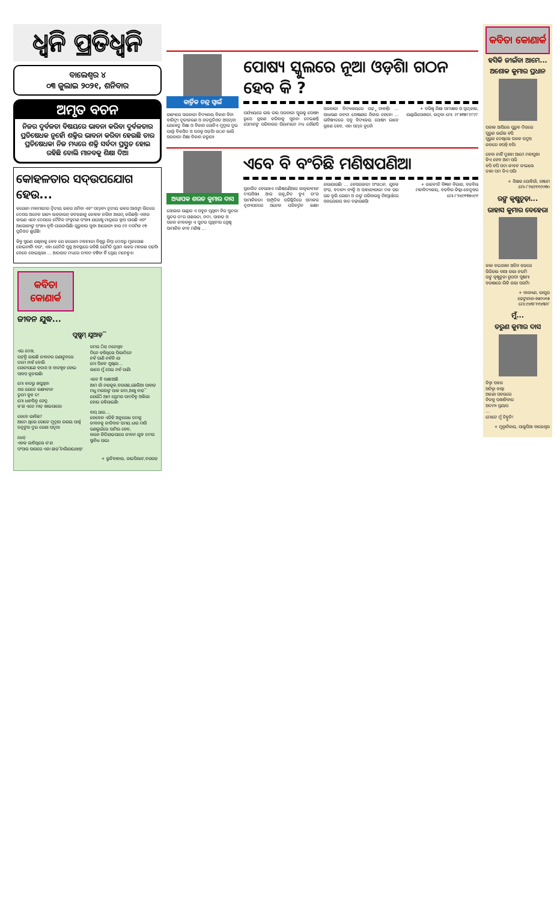ଧ୍ୱନି ପ୍ରତିଧ୍ୱନି
ବାଲେଶ୍ୱର ୪
୦୩ ଜୁଲାଇ ୨୦୨୧, ଶନିବାର
ଅମୃତ ବଚନ
ନିଜର ଦୁର୍ବଳତା ବିଷୟରେ ଭାବନା କରିବା ଦୁର୍ବଳତାର ପ୍ରତିଷେଧକ ନୁହେଁ। ଶକ୍ତିର ଭାବନା କରିବା ହେଉଛି ତାର ପ୍ରତିଷେଧକ। ନିଜ ମଧ୍ୟରେ ଶକ୍ତି ସର୍ବଦା ପ୍ରସ୍ତୁତ ହୋଇ ରହିଛି ବୋଲି ମାନବକୁ ଶିକ୍ଷା ଦିଅ।
କୋହଳତାର ସଦ୍‌ଉପଯୋଗ ହେଉ...
କରୋନା ମହାମାରୀର ଦ୍ୱିତୀୟ ଲହର ଥମିବା ଏବଂ ସମ୍ଭାବ୍ୟ ତୃତୀୟ ଲହର ଆଶଙ୍କା ଭିତରେ ଦେଶର ଅନେକ ରାଜ୍ୟ ଲକ୍‌ଡାଉନ୍ କଟକଣାକୁ କୋହଳ କରିବା ଆରମ୍ଭ କରିଛନ୍ତି। ଏହାର କାରଣ ଏବେ ଦେଶରେ ଦୈନିକ ସଂକ୍ରମଣ ସଂଖ୍ୟା ଯଥେଷ୍ଟ ମାତ୍ରାରେ ହ୍ରାସ ପାଉଛି ଏବଂ ଆରୋଗ୍ୟଙ୍କ ସଂଖ୍ୟା ବୃଦ୍ଧି ପାଉଚାଲିଛି। ଗୁରୁବାର ସୁଦ୍ଧା ଆରୋଗ୍ୟ ହାର ୯୬ ଦଶମିକ ୯୭ ପ୍ରତିଶତ ଛୁଇଁଛି।
କିନ୍ତୁ ସ୍ମରଣ ରଖିବାକୁ ହେବ ଯେ କରୋନା ମହାମାରୀ ବିଶ୍ୱରୁ କିମ୍ବା ଦେଶରୁ ମୂଳପୋଛ ହୋଇନାହିଁ। ବରଂ, ଏହା ଯେମିତି ସୁସ୍ଥ ଅବସ୍ଥାରେ ରହିଛି ଯେମିତି ପ୍ରଥମ ଲହର ମହଜଣ ପଡ଼ିବା ବେଳେ ହୋଇଥିଲା। ... ଆତଯାତ ମଧ୍ୟରେ ଜୀବନ ବଞ୍ଚିବା ହିଁ ଶ୍ରେୟ ମନେହୁଏ।
କବିତା କୋଣାର୍କ
ଜୀବନ ଯୁଦ୍ଧ...
ପୁଷ୍ପମ୍ ଯୁଆଡ଼ି
ଏଇ ଦେଖ,
ପଙ୍‌କ୍ତି ଯାଉଛି ଜୀବନର ରଣାଙ୍ଗନରେ
ତମେ ନାହଁ ବୋଲି
ଗୋଟାପଣେ ହତାଶ ଓ ବାତସ୍ପୃହ ହୋଇ
ସାହସ କୁଟାଉଛି।
ମୋ ହାତରୁ ଖସୁଥିବା
ଶର ଯେତେ ଲକ୍ଷ୍ୟହୀନ
ତୁମେ କୁହ ତ!
ମୋ ଧାନସିକ୍ତ ନେତ୍ର
କ'ଣ ଏତେ ମାତ୍ ଖାଇପାରେ।
ଜେବେ ଭାବିଛ?
ଆମେ ଥିଲେ ଗୋଟେ ମୁଦ୍ରାର ଉଭୟ ପାର୍ଶ୍ୱ
ଚନ୍ଦ୍ରଙ୍କର ଦୁଇ ଡେଣା ସଦୃଶ।
ଧେତ୍
ଏକକ ଭାବିଥିଲେ କ'ଣ
ସଂସାର ସାଗରେ ଏକା ଛାଡ଼ି ଚାଲିଯାଇଥାନ୍ତ!
ତମର ଠିକ୍ ମନେଥିବ
ଦିନେ କହିଥିଲେ ପିଲାଦିନେ
ନହଁ ପାଣି ନହଁକି ଯା
ମୋ ସିଳଟ ଶୁଖିଯା...
ଲାଗେ ମୁଁ ସେଇ ନହଁ ପାଣି।
ଏବେ ବି ସାକ୍ଷୀଅଛି
ଆମ ଗାଁ ନଈକୂଳ,ବରଗଛ,ଛେଲିଆ ପାହାଡ଼
ମଧୁ ମଉସାଙ୍କ ପାଳ ଗଦା,ଆଖୁ ବାଡ଼ି
ଯେଉଁଠି ଆମ ପ୍ରେମର ପାଦଚିହ୍ନ ଅଲିଭା ହୋଇ ରହିଯାଇଛି।
ବାସ୍ ଥାଉ....
କେବେଳ ଏତିକି ଅନୁରୋଧ ତମକୁ
ଜୀବନକୁ କୀତିବାଚ ସମୟ ଧାର ମାଗି
ରଣଭୂଇଁରେ ସାମିଲ ହେବ,
କାଳେ ଜିତିଯାଇପାରେ ଜୀବନ ଯୁଦ୍ଧ ତମର ସ୍ମାନିଧ ପାଇ।
+ ଭୁଟିବାହାଲ, ଗାଇସିଲାଟ,ବରଗଡ଼
କାର୍ତ୍ତିକ ଚନ୍ଦ୍ର ସ୍ୱାଇଁ
ରାଜ୍ୟରେ ସରକାରୀ ବିଦ୍ୟାଳୟ ବିକାଶ ବିନା ବାରିଦ୍ର୍ୟ ଦୂରୀକରଣ ଓ ଶତପ୍ରତିଶତ ଅସମ୍ଭବ। ଯେହେତୁ ଶିକ୍ଷା ଓ ବିକାଶ ଗୋଟିଏ ମୁଦ୍ରାର ଦୁଇ ପାର୍ଶ୍ୱ। ବିକଶିତ ଓ ସଶକ୍ତ ଓଡ଼ିଶା ଗଠନ ଲାଗି ସରକାରୀ ଶିକ୍ଷା ବିକାଶ ଜରୁରୀ।
ପୋଷ୍ୟ ସ୍କୁଲରେ ନୂଆ ଓଡ଼ିଶା ଗଠନ ହେବ କି ?
ପର୍ଯ୍ୟାୟରେ ଭଲ ଭଲ ସରକାରୀ ସ୍କୁଲକୁ ପୋଷ୍ୟ ରୂପେ ଗ୍ରହଣ କରିବାକୁ ସୂଚନା ଦେଇଛନ୍ତି ସେମାନଙ୍କ ପରିବାରର ପିଲାମାନେ ମଧ୍ୟ କୌଣସି ସରକାରୀ ବିଦ୍ୟାଳୟରେ ପଢ଼ୁ ନାହାନ୍ତି। ... ସାଧାରଣ ଜନତା ଶୋଷଣର ଶିକାର ହେବେ। ... ଭବିଷ୍ୟତରେ ସବୁ ବିଦ୍ୟାଳୟ ପୋଷ୍ୟ ଭାବେ ଗ୍ରହଣ ହେବ, ଏହା ସମ୍ଭବ ନୁହେଁ।
+ ବରିଷ୍ଠ ଶିକ୍ଷା ସମୀକ୍ଷକ ଓ ସ୍ତମ୍ଭକାର, ଭଣ୍ଡାରିପୋଖରୀ, ଭଦ୍ରକ। ମୋ: ୯୮୫୩୭୮୯୮୯୮
ଅଧ୍ୟାପକ ଶରତ କୁମାର ଦାସ
ଶୋଭାର ଭଣ୍ଡାର ଏ ସବୁଜ ପୃଥିବୀ ଚିର ସୁନ୍ଦର। ସୁନ୍ଦର ତା'ର ଗଛଲତା, ନଦୀ, ପାହାଡ଼ ଓ ସକଳ ଜୀବଜନ୍ତୁ। ଏ ସୁନ୍ଦର ପୃଥିବୀର ଶ୍ରେଷ୍ଠ ସାମାଜିକ ଜୀବ ମଣିଷ ...
ଏବେ ବି ବଂଚିଛି ମଣିଷପଣିଆ
ପ୍ରକାଶିତ ହେଉଥାଏ ମଣିଷପଣିଆର ଜାଜ୍ୱଲ୍ୟମାନ ଦୀପଶିଖା। ଆଉ ଉଜ୍ଜ୍ୱଳିତ ହୁଏ ତା'ର ସାମାଜିକତା। ସାମ୍ପ୍ରତିକ ପରିସ୍ଥିତିରେ ସମାଜର ଦୃଶ୍ୟପଟରେ ଅନେକ ପରିବର୍ତ୍ତନ ଲକ୍ଷ୍ୟ କରାଯାଉଛି। ... ବେସରକାରୀ ସଂଗଠନ, ଯୁବକ ସଂଘ, ବଦାନ୍ୟ ବ୍ୟକ୍ତି ଓ ସାହାଯ୍ୟକାରୀ ଦଳ ଘର ଘର ବୁଲି ରୋଗୀ ଓ ତାଙ୍କ ପରିବାରକୁ ନିଃସ୍ୱାର୍ଥରେ ସହଯୋଗର ହାତ ବଢ଼ାଉଛନ୍ତି।
+ ରାଜନୀତି ବିଜ୍ଞାନ ବିଭାଗ, ବଡ଼ବିଲ ମହାବିଦ୍ୟାଳୟ, ବଡ଼ବିଲ ଜିଲ୍ଲା-କେନ୍ଦୁଝର ମୋ-୮୨୪୯୧୩୭୦୯୧
କବିତା କୋଣାର୍କ
ହସିକି ଜୀଇଁବା ଆମେ...
ଅଶୋକ କୁମାର ପ୍ରଧାନ
ସକାଳ ଆସିଲେ ପୁରୁବ ଦିଗରେ
ସୂରୁଜ ଉଇଁଲ ହସି
ସୂରୁଜ ଦେଖିଲେ ସକଳ ପଦୁଅ
ଜଳରେ ହସନ୍ତି ବସି।
ହେବା ନାହିଁ ଦୁଃଖୀ ଆମେ ମହାସୁଖୀ
କିଏ ହେବ ଆମ ପରି
ହସି ହସି ସଦା ଜୀବନ ଜୀଇଲେ
ତାହା ସମ କିଏ ସରି।
+ ଶିକ୍ଷକ ରୋହିଗାଁ, ଗଞ୍ଜାମ ମୋ-୮୨୪୯୧୧୯୦୩୦
ରଙ୍ଗ କୃଷ୍ଣଚୂଡ଼ା...
ରାହାସ କୁମାର ବେହେରା
କାଳ ବଇଶାଖୀ ଅଚିନ ଝଡ଼ରେ
ଗିରିଗଲ ବାଆ ଗଲା ନରମି
ରଙ୍ଗ କୃଷ୍ଣଚୂଡ଼ା ରୂପସୀ ସୁଷମା
ବରଷାରେ ଭିଜି ଗଲା ସରମି।
+ ବାଲ୍ୟାଣ, ଭାପୁର ଢେଙ୍କାନାଳ-୭୫୯୦୧୫ ମୋ:୯୪୩୮୧୧୪୩୬୮
ମୁଁ...
ତରୁଣ କୁମାର ଦାସ
ଚିହ୍ନା ସହର
ଅଚିହ୍ନା ବାସ୍ନା
ଅଜଣା ସହରରେ
ନିଜକୁ ପଖାଳିବାର
ଅଦମ୍ୟ ପ୍ରୟାସ
...
ମୋଟେ ମୁଁ ଚିହ୍ନୁନି!
+ ମୁକ୍ତାନିଳୟ, ପାଲୁସିଆ ବାଲେଶ୍ୱର